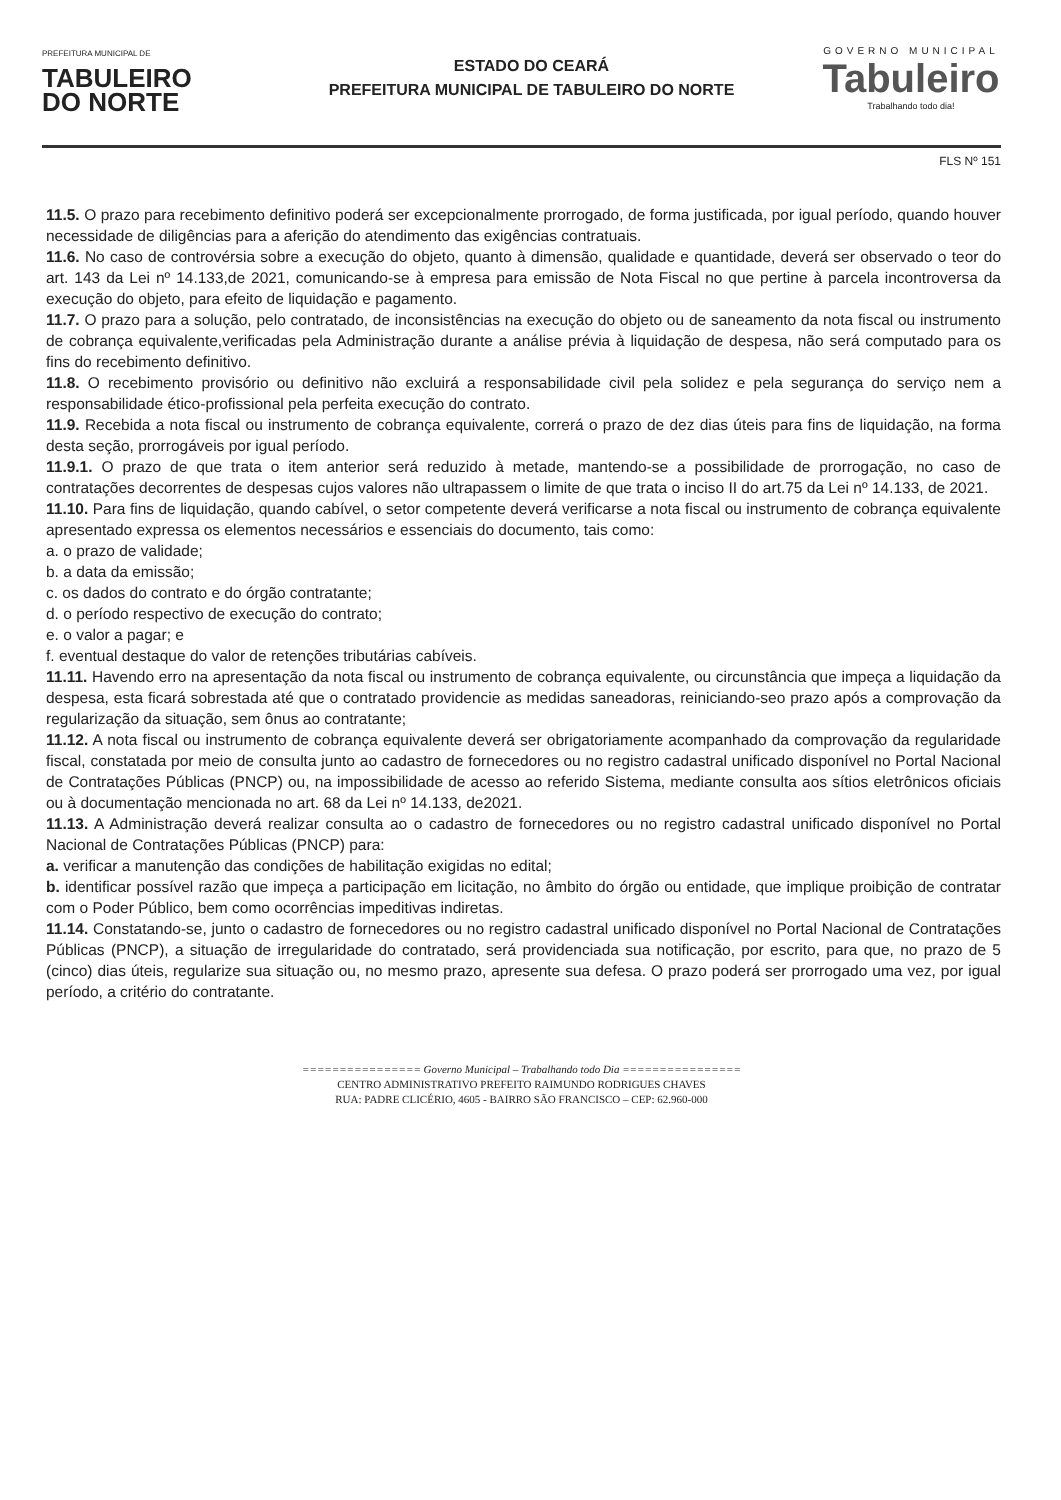PREFEITURA MUNICIPAL DE
TABULEIRO
DO NORTE
ESTADO DO CEARÁ
PREFEITURA MUNICIPAL DE TABULEIRO DO NORTE
GOVERNO MUNICIPAL
Tabuleiro
Trabalhando todo dia!
FLS Nº 151
11.5. O prazo para recebimento definitivo poderá ser excepcionalmente prorrogado, de forma justificada, por igual período, quando houver necessidade de diligências para a aferição do atendimento das exigências contratuais.
11.6. No caso de controvérsia sobre a execução do objeto, quanto à dimensão, qualidade e quantidade, deverá ser observado o teor do art. 143 da Lei nº 14.133,de 2021, comunicando-se à empresa para emissão de Nota Fiscal no que pertine à parcela incontroversa da execução do objeto, para efeito de liquidação e pagamento.
11.7. O prazo para a solução, pelo contratado, de inconsistências na execução do objeto ou de saneamento da nota fiscal ou instrumento de cobrança equivalente,verificadas pela Administração durante a análise prévia à liquidação de despesa, não será computado para os fins do recebimento definitivo.
11.8. O recebimento provisório ou definitivo não excluirá a responsabilidade civil pela solidez e pela segurança do serviço nem a responsabilidade ético-profissional pela perfeita execução do contrato.
11.9. Recebida a nota fiscal ou instrumento de cobrança equivalente, correrá o prazo de dez dias úteis para fins de liquidação, na forma desta seção, prorrogáveis por igual período.
11.9.1. O prazo de que trata o item anterior será reduzido à metade, mantendo-se a possibilidade de prorrogação, no caso de contratações decorrentes de despesas cujos valores não ultrapassem o limite de que trata o inciso II do art.75 da Lei nº 14.133, de 2021.
11.10. Para fins de liquidação, quando cabível, o setor competente deverá verificarse a nota fiscal ou instrumento de cobrança equivalente apresentado expressa os elementos necessários e essenciais do documento, tais como:
a. o prazo de validade;
b. a data da emissão;
c. os dados do contrato e do órgão contratante;
d. o período respectivo de execução do contrato;
e. o valor a pagar; e
f. eventual destaque do valor de retenções tributárias cabíveis.
11.11. Havendo erro na apresentação da nota fiscal ou instrumento de cobrança equivalente, ou circunstância que impeça a liquidação da despesa, esta ficará sobrestada até que o contratado providencie as medidas saneadoras, reiniciando-seo prazo após a comprovação da regularização da situação, sem ônus ao contratante;
11.12. A nota fiscal ou instrumento de cobrança equivalente deverá ser obrigatoriamente acompanhado da comprovação da regularidade fiscal, constatada por meio de consulta junto ao cadastro de fornecedores ou no registro cadastral unificado disponível no Portal Nacional de Contratações Públicas (PNCP) ou, na impossibilidade de acesso ao referido Sistema, mediante consulta aos sítios eletrônicos oficiais ou à documentação mencionada no art. 68 da Lei nº 14.133, de2021.
11.13. A Administração deverá realizar consulta ao o cadastro de fornecedores ou no registro cadastral unificado disponível no Portal Nacional de Contratações Públicas (PNCP) para:
a. verificar a manutenção das condições de habilitação exigidas no edital;
b. identificar possível razão que impeça a participação em licitação, no âmbito do órgão ou entidade, que implique proibição de contratar com o Poder Público, bem como ocorrências impeditivas indiretas.
11.14. Constatando-se, junto o cadastro de fornecedores ou no registro cadastral unificado disponível no Portal Nacional de Contratações Públicas (PNCP), a situação de irregularidade do contratado, será providenciada sua notificação, por escrito, para que, no prazo de 5 (cinco) dias úteis, regularize sua situação ou, no mesmo prazo, apresente sua defesa. O prazo poderá ser prorrogado uma vez, por igual período, a critério do contratante.
================ Governo Municipal – Trabalhando todo Dia ================
CENTRO ADMINISTRATIVO PREFEITO RAIMUNDO RODRIGUES CHAVES
RUA: PADRE CLICÉRIO, 4605 - BAIRRO SÃO FRANCISCO – CEP: 62.960-000